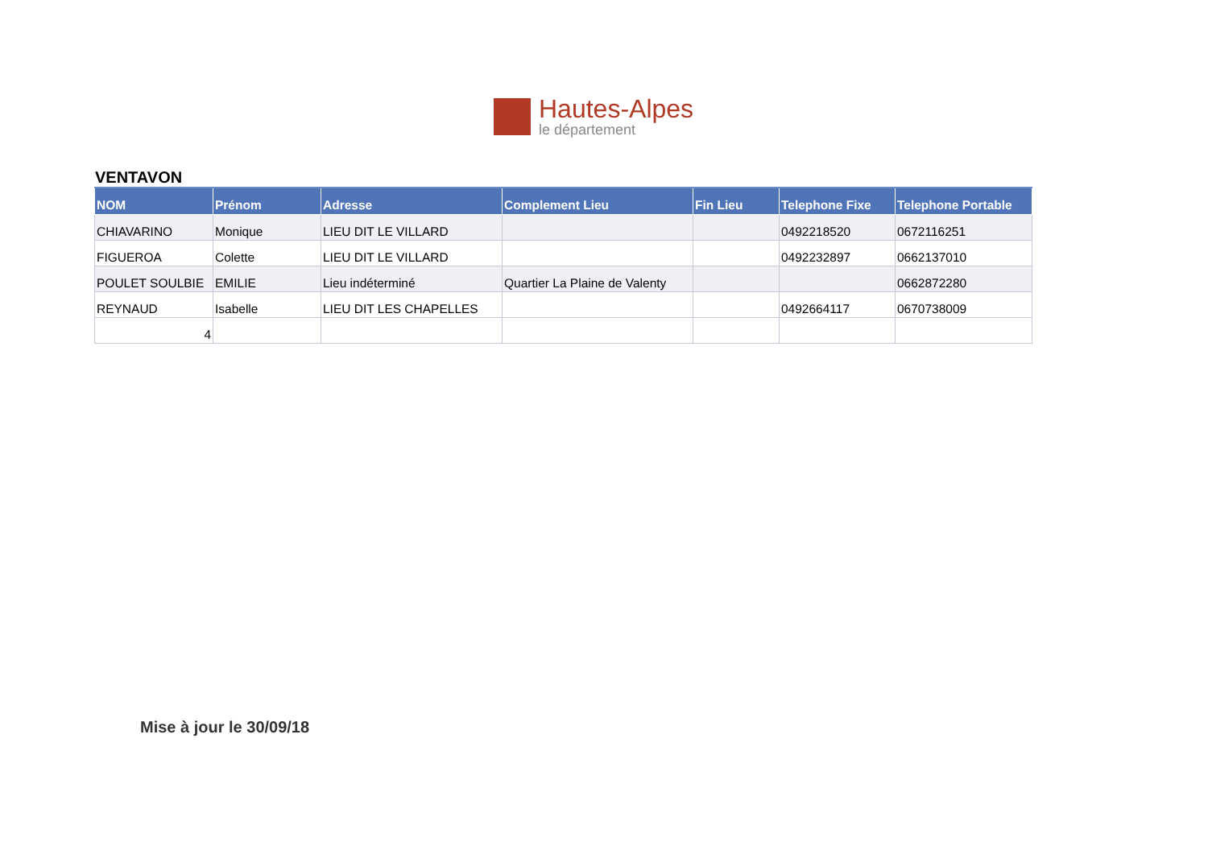Hautes-Alpes
le département
VENTAVON
| NOM | Prénom | Adresse | Complement Lieu | Fin Lieu | Telephone Fixe | Telephone Portable |
| --- | --- | --- | --- | --- | --- | --- |
| CHIAVARINO | Monique | LIEU DIT LE VILLARD | | | 0492218520 | 0672116251 |
| FIGUEROA | Colette | LIEU DIT LE VILLARD | | | 0492232897 | 0662137010 |
| POULET SOULBIE | EMILIE | Lieu indéterminé | Quartier La Plaine de Valenty | | | 0662872280 |
| REYNAUD | Isabelle | LIEU DIT LES CHAPELLES | | | 0492664117 | 0670738009 |
| 4 | | | | | | |
Mise à jour le 30/09/18